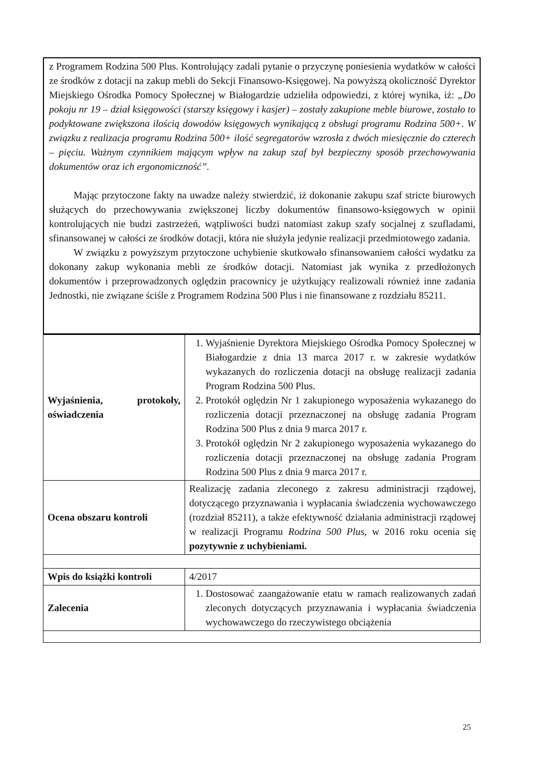z Programem Rodzina 500 Plus. Kontrolujący zadali pytanie o przyczynę poniesienia wydatków w całości ze środków z dotacji na zakup mebli do Sekcji Finansowo-Księgowej. Na powyższą okoliczność Dyrektor Miejskiego Ośrodka Pomocy Społecznej w Białogardzie udzieliła odpowiedzi, z której wynika, iż: „Do pokoju nr 19 – dział księgowości (starszy księgowy i kasjer) – zostały zakupione meble biurowe, zostało to podyktowane zwiększona ilością dowodów księgowych wynikającą z obsługi programu Rodzina 500+. W związku z realizacja programu Rodzina 500+ ilość segregatorów wzrosła z dwóch miesięcznie do czterech – pięciu. Ważnym czynnikiem mającym wpływ na zakup szaf był bezpieczny sposób przechowywania dokumentów oraz ich ergonomiczność”.
Mając przytoczone fakty na uwadze należy stwierdzić, iż dokonanie zakupu szaf stricte biurowych służących do przechowywania zwiększonej liczby dokumentów finansowo-księgowych w opinii kontrolujących nie budzi zastrzeżeń, wątpliwości budzi natomiast zakup szafy socjalnej z szufladami, sfinansowanej w całości ze środków dotacji, która nie służyła jedynie realizacji przedmiotowego zadania.
W związku z powyższym przytoczone uchybienie skutkowało sfinansowaniem całości wydatku za dokonany zakup wykonania mebli ze środków dotacji. Natomiast jak wynika z przedłożonych dokumentów i przeprowadzonych oględzin pracownicy je użytkujący realizowali również inne zadania Jednostki, nie związane ściśle z Programem Rodzina 500 Plus i nie finansowane z rozdziału 85211.
| Wyjaśnienia, protokoły, oświadczenia | 1. Wyjaśnienie Dyrektora Miejskiego Ośrodka Pomocy Społecznej w Białogardzie z dnia 13 marca 2017 r. w zakresie wydatków wykazanych do rozliczenia dotacji na obsługę realizacji zadania Program Rodzina 500 Plus. 2. Protokół oględzin Nr 1 zakupionego wyposażenia wykazanego do rozliczenia dotacji przeznaczonej na obsługę zadania Program Rodzina 500 Plus z dnia 9 marca 2017 r. 3. Protokół oględzin Nr 2 zakupionego wyposażenia wykazanego do rozliczenia dotacji przeznaczonej na obsługę zadania Program Rodzina 500 Plus z dnia 9 marca 2017 r. |
| Ocena obszaru kontroli | Realizację zadania zleconego z zakresu administracji rządowej, dotyczącego przyznawania i wypłacania świadczenia wychowawczego (rozdział 85211), a także efektywność działania administracji rządowej w realizacji Programu Rodzina 500 Plus , w 2016 roku ocenia się pozytywnie z uchybieniami. |
| Wpis do książki kontroli | 4/2017 |
| Zalecenia | 1. Dostosować zaangażowanie etatu w ramach realizowanych zadań zleconych dotyczących przyznawania i wypłacania świadczenia wychowawczego do rzeczywistego obciążenia |
25